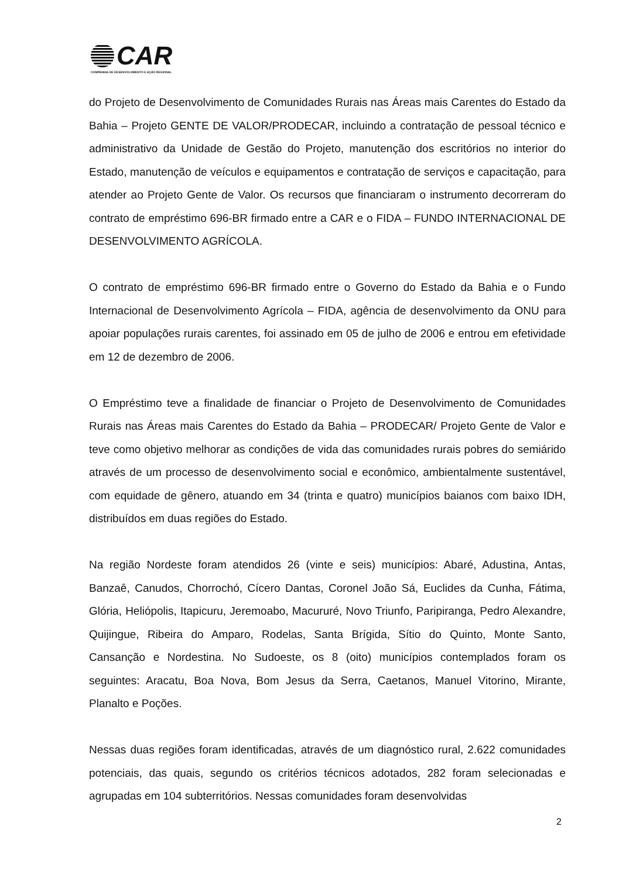CAR
COMPANHIA DE DESENVOLVIMENTO E AÇÃO REGIONAL
do Projeto de Desenvolvimento de Comunidades Rurais nas Áreas mais Carentes do Estado da Bahia – Projeto GENTE DE VALOR/PRODECAR, incluindo a contratação de pessoal técnico e administrativo da Unidade de Gestão do Projeto, manutenção dos escritórios no interior do Estado, manutenção de veículos e equipamentos e contratação de serviços e capacitação, para atender ao Projeto Gente de Valor. Os recursos que financiaram o instrumento decorreram do contrato de empréstimo 696-BR firmado entre a CAR e o FIDA – FUNDO INTERNACIONAL DE DESENVOLVIMENTO AGRÍCOLA.
O contrato de empréstimo 696-BR firmado entre o Governo do Estado da Bahia e o Fundo Internacional de Desenvolvimento Agrícola – FIDA, agência de desenvolvimento da ONU para apoiar populações rurais carentes, foi assinado em 05 de julho de 2006 e entrou em efetividade em 12 de dezembro de 2006.
O Empréstimo teve a finalidade de financiar o Projeto de Desenvolvimento de Comunidades Rurais nas Áreas mais Carentes do Estado da Bahia – PRODECAR/ Projeto Gente de Valor e teve como objetivo melhorar as condições de vida das comunidades rurais pobres do semiárido através de um processo de desenvolvimento social e econômico, ambientalmente sustentável, com equidade de gênero, atuando em 34 (trinta e quatro) municípios baianos com baixo IDH, distribuídos em duas regiões do Estado.
Na região Nordeste foram atendidos 26 (vinte e seis) municípios: Abaré, Adustina, Antas, Banzaê, Canudos, Chorrochó, Cícero Dantas, Coronel João Sá, Euclides da Cunha, Fátima, Glória, Heliópolis, Itapicuru, Jeremoabo, Macururé, Novo Triunfo, Paripiranga, Pedro Alexandre, Quijingue, Ribeira do Amparo, Rodelas, Santa Brígida, Sítio do Quinto, Monte Santo, Cansanção e Nordestina. No Sudoeste, os 8 (oito) municípios contemplados foram os seguintes: Aracatu, Boa Nova, Bom Jesus da Serra, Caetanos, Manuel Vitorino, Mirante, Planalto e Poções.
Nessas duas regiões foram identificadas, através de um diagnóstico rural, 2.622 comunidades potenciais, das quais, segundo os critérios técnicos adotados, 282 foram selecionadas e agrupadas em 104 subterritórios. Nessas comunidades foram desenvolvidas
2